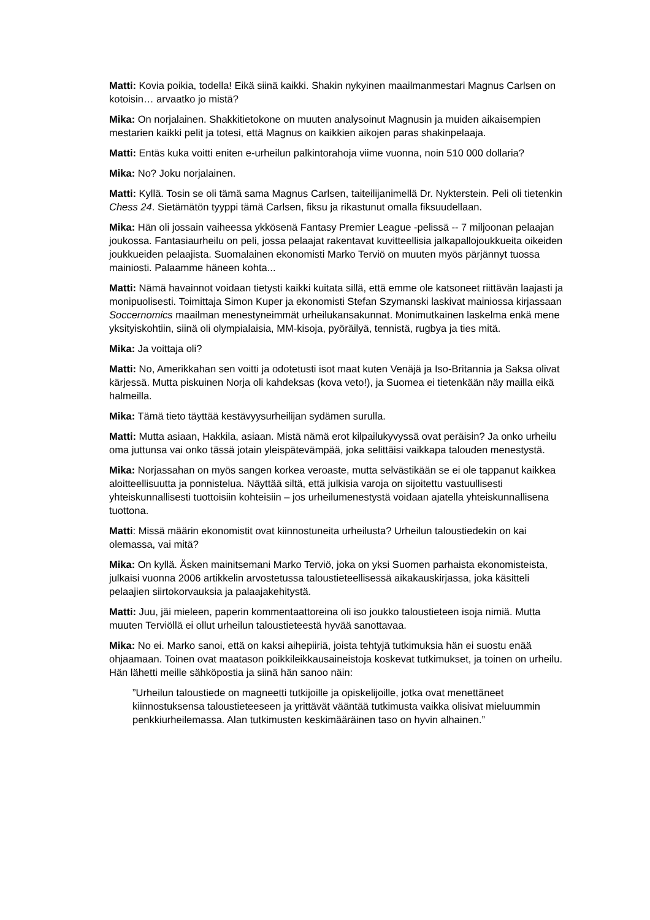Matti: Kovia poikia, todella! Eikä siinä kaikki. Shakin nykyinen maailmanmestari Magnus Carlsen on kotoisin… arvaatko jo mistä?
Mika: On norjalainen. Shakkitietokone on muuten analysoinut Magnusin ja muiden aikaisempien mestarien kaikki pelit ja totesi, että Magnus on kaikkien aikojen paras shakinpelaaja.
Matti: Entäs kuka voitti eniten e-urheilun palkintorahoja viime vuonna, noin 510 000 dollaria?
Mika: No? Joku norjalainen.
Matti: Kyllä. Tosin se oli tämä sama Magnus Carlsen, taiteilijanimellä Dr. Nykterstein. Peli oli tietenkin Chess 24. Sietämätön tyyppi tämä Carlsen, fiksu ja rikastunut omalla fiksuudellaan.
Mika: Hän oli jossain vaiheessa ykkösenä Fantasy Premier League -pelissä -- 7 miljoonan pelaajan joukossa. Fantasiaurheilu on peli, jossa pelaajat rakentavat kuvitteellisia jalkapallojoukkueita oikeiden joukkueiden pelaajista. Suomalainen ekonomisti Marko Terviö on muuten myös pärjännyt tuossa mainiosti. Palaamme häneen kohta...
Matti: Nämä havainnot voidaan tietysti kaikki kuitata sillä, että emme ole katsoneet riittävän laajasti ja monipuolisesti. Toimittaja Simon Kuper ja ekonomisti Stefan Szymanski laskivat mainiossa kirjassaan Soccernomics maailman menestyneimmät urheilukansakunnat. Monimutkainen laskelma enkä mene yksityiskohtiin, siinä oli olympialaisia, MM-kisoja, pyöräilyä, tennistä, rugbya ja ties mitä.
Mika: Ja voittaja oli?
Matti: No, Amerikkahan sen voitti ja odotetusti isot maat kuten Venäjä ja Iso-Britannia ja Saksa olivat kärjessä. Mutta piskuinen Norja oli kahdeksas (kova veto!), ja Suomea ei tietenkään näy mailla eikä halmeilla.
Mika: Tämä tieto täyttää kestävyysurheilijan sydämen surulla.
Matti: Mutta asiaan, Hakkila, asiaan. Mistä nämä erot kilpailukyvyssä ovat peräisin? Ja onko urheilu oma juttunsa vai onko tässä jotain yleispätevämpää, joka selittäisi vaikkapa talouden menestystä.
Mika: Norjassahan on myös sangen korkea veroaste, mutta selvästikään se ei ole tappanut kaikkea aloitteellisuutta ja ponnistelua. Näyttää siltä, että julkisia varoja on sijoitettu vastuullisesti yhteiskunnallisesti tuottoisiin kohteisiin – jos urheilumenestystä voidaan ajatella yhteiskunnallisena tuottona.
Matti: Missä määrin ekonomistit ovat kiinnostuneita urheilusta? Urheilun taloustiedekin on kai olemassa, vai mitä?
Mika: On kyllä. Äsken mainitsemani Marko Terviö, joka on yksi Suomen parhaista ekonomisteista, julkaisi vuonna 2006 artikkelin arvostetussa taloustieteellisessä aikakauskirjassa, joka käsitteli pelaajien siirtokorvauksia ja palaajakehitystä.
Matti: Juu, jäi mieleen, paperin kommentaattoreina oli iso joukko taloustieteen isoja nimiä. Mutta muuten Terviöllä ei ollut urheilun taloustieteestä hyvää sanottavaa.
Mika: No ei. Marko sanoi, että on kaksi aihepiiriä, joista tehtyjä tutkimuksia hän ei suostu enää ohjaamaan. Toinen ovat maatason poikkileikkausaineistoja koskevat tutkimukset, ja toinen on urheilu. Hän lähetti meille sähköpostia ja siinä hän sanoo näin:
”Urheilun taloustiede on magneetti tutkijoille ja opiskelijoille, jotka ovat menettäneet kiinnostuksensa taloustieteeseen ja yrittävät vääntää tutkimusta vaikka olisivat mieluummin penkkiurheilemassa. Alan tutkimusten keskimääräinen taso on hyvin alhainen.”